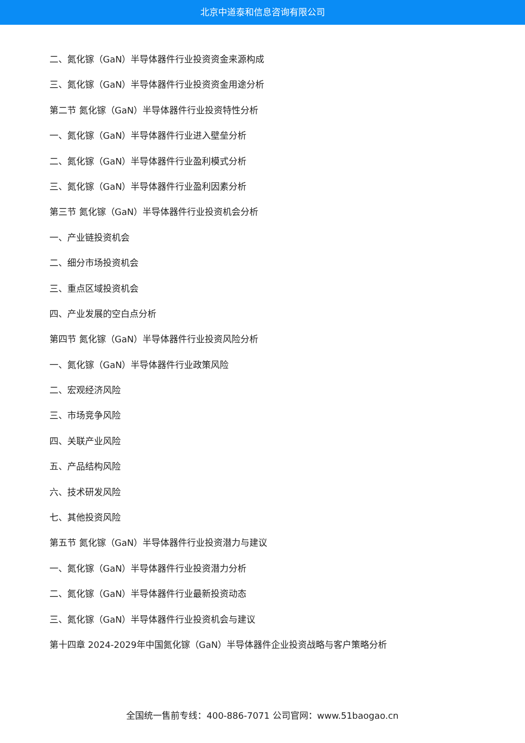北京中道泰和信息咨询有限公司
二、氮化镓（GaN）半导体器件行业投资资金来源构成
三、氮化镓（GaN）半导体器件行业投资资金用途分析
第二节 氮化镓（GaN）半导体器件行业投资特性分析
一、氮化镓（GaN）半导体器件行业进入壁垒分析
二、氮化镓（GaN）半导体器件行业盈利模式分析
三、氮化镓（GaN）半导体器件行业盈利因素分析
第三节 氮化镓（GaN）半导体器件行业投资机会分析
一、产业链投资机会
二、细分市场投资机会
三、重点区域投资机会
四、产业发展的空白点分析
第四节 氮化镓（GaN）半导体器件行业投资风险分析
一、氮化镓（GaN）半导体器件行业政策风险
二、宏观经济风险
三、市场竞争风险
四、关联产业风险
五、产品结构风险
六、技术研发风险
七、其他投资风险
第五节 氮化镓（GaN）半导体器件行业投资潜力与建议
一、氮化镓（GaN）半导体器件行业投资潜力分析
二、氮化镓（GaN）半导体器件行业最新投资动态
三、氮化镓（GaN）半导体器件行业投资机会与建议
第十四章 2024-2029年中国氮化镓（GaN）半导体器件企业投资战略与客户策略分析
全国统一售前专线：400-886-7071 公司官网：www.51baogao.cn